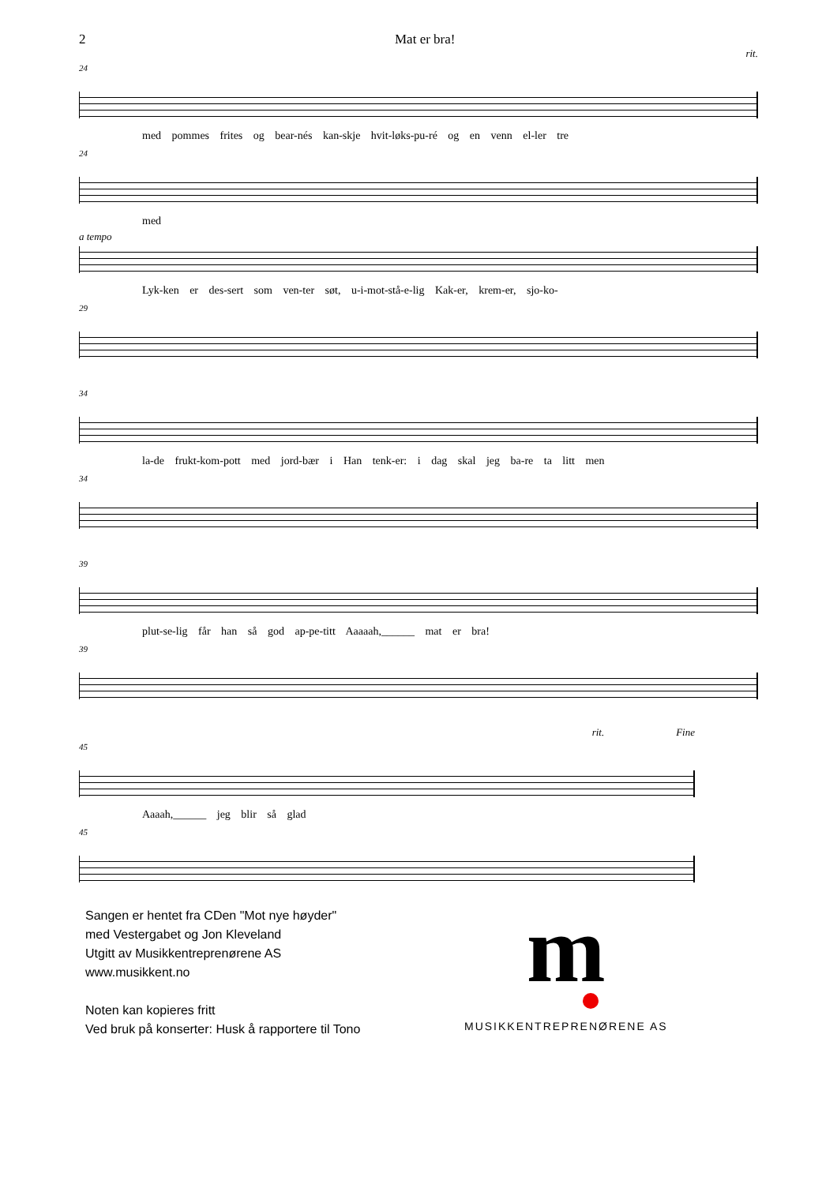2 Mat er bra!
rit.
24
med pommes frites og bear-nés kan-skje hvit-løks-pu-ré og en venn el-ler tre
24
med
a tempo
Lyk-ken er des-sert som ven-ter søt, u-i-mot-stå-e-lig Kak-er, krem-er, sjo-ko-
29
34
la-de frukt-kom-pott med jord-bær i Han tenk-er: i dag skal jeg ba-re ta litt men
34
39
plut-se-lig får han så god ap-pe-titt Aaaaah,______ mat er bra!
39
rit. Fine
45
Aaaah,______ jeg blir så glad
45
Sangen er hentet fra CDen "Mot nye høyder"
med Vestergabet og Jon Kleveland
Utgitt av Musikkentreprenørene AS
www.musikkent.no
Noten kan kopieres fritt
Ved bruk på konserter: Husk å rapportere til Tono
m
MUSIKKENTREPRENØRENE AS